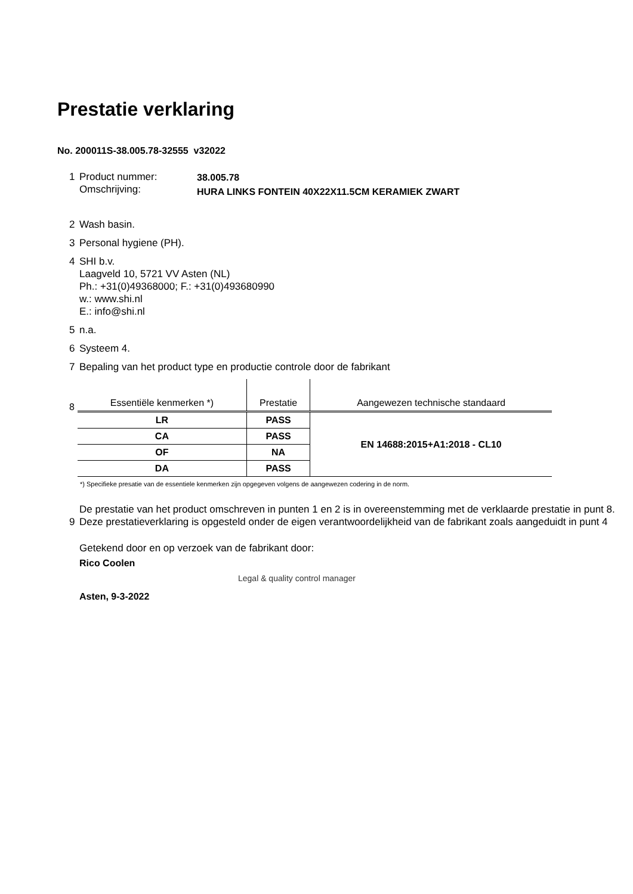Prestatie verklaring
No. 200011S-38.005.78-32555 v32022
1 Product nummer:
Omschrijving:
38.005.78
HURA LINKS FONTEIN 40X22X11.5CM KERAMIEK ZWART
2 Wash basin.
3 Personal hygiene (PH).
4 SHI b.v.
Laagveld 10, 5721 VV Asten (NL)
Ph.: +31(0)49368000; F.: +31(0)493680990
w.: www.shi.nl
E.: info@shi.nl
5 n.a.
6 Systeem 4.
7 Bepaling van het product type en productie controle door de fabrikant
8
| Essentiële kenmerken *) | Prestatie | Aangewezen technische standaard |
| --- | --- | --- |
| LR | PASS | EN 14688:2015+A1:2018 - CL10 |
| CA | PASS | |
| OF | NA | |
| DA | PASS | |
*) Specifieke presatie van de essentiele kenmerken zijn opgegeven volgens de aangewezen codering in de norm.
9
De prestatie van het product omschreven in punten 1 en 2 is in overeenstemming met de verklaarde prestatie in punt 8.
Deze prestatieverklaring is opgesteld onder de eigen verantwoordelijkheid van de fabrikant zoals aangeduidt in punt 4
Getekend door en op verzoek van de fabrikant door:
Rico Coolen
Asten, 9-3-2022
Legal & quality control manager